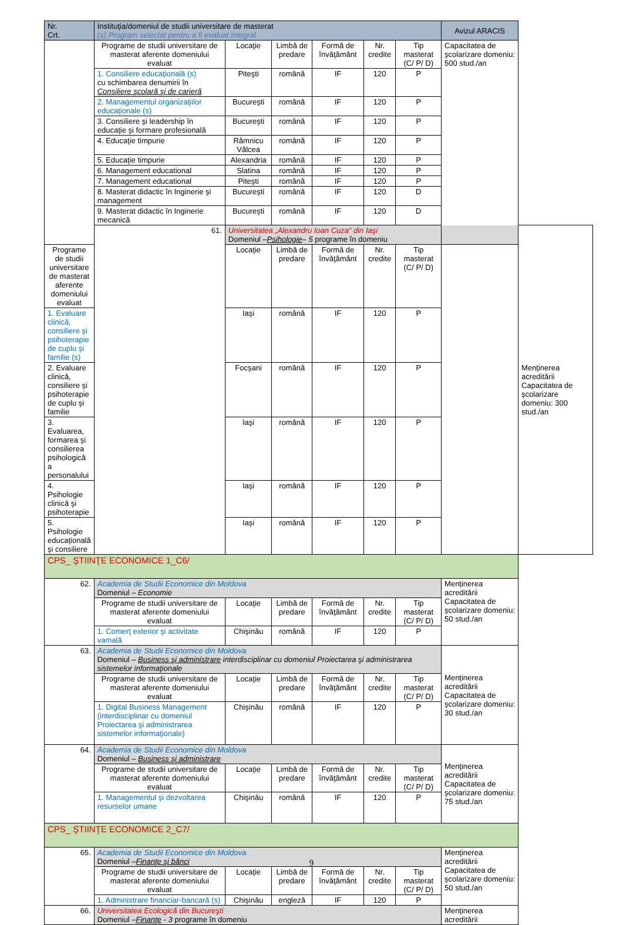| Nr. Crt. | Instituţia/domeniul de studii universitare de masterat (s) Program selectat pentru a fi evaluat integral | | | | | | Avizul ARACIS | |
| --- | --- | --- | --- | --- | --- | --- | --- | --- |
| | Programe de studii universitare de masterat aferente domeniului evaluat | Locaţie | Limbă de predare | Formă de învăţământ | Nr. credite | Tip masterat (C/ P/ D) | Capacitatea de şcolarizare domeniu: 500 stud./an | |
| | 1. Consiliere educaţională (s) cu schimbarea denumirii în Consiliere şcolară şi de carieră | Piteşti | română | IF | 120 | P | | |
| | 2. Managementul organizaţiilor educaţionale (s) | Bucureşti | română | IF | 120 | P | | |
| | 3. Consiliere şi leadership în educaţie şi formare profesională | Bucureşti | română | IF | 120 | P | | |
| | 4. Educaţie timpurie | Râmnicu Vâlcea | română | IF | 120 | P | | |
| | 5. Educaţie timpurie | Alexandria | română | IF | 120 | P | | |
| | 6. Management educational | Slatina | română | IF | 120 | P | | |
| | 7. Management educational | Piteşti | română | IF | 120 | P | | |
| | 8. Masterat didactic în Inginerie şi management | Bucureşti | română | IF | 120 | D | | |
| | 9. Masterat didactic în Inginerie mecanică | Bucureşti | română | IF | 120 | D | | |
| | 61. | Universitatea „Alexandru Ioan Cuza“ din Iaşi Domeniul – Psihologie – 5 programe în domeniu | | | | | | Menţinerea acreditării Capacitatea de şcolarizare domeniu: 300 stud./an |
| Programe de studii universitare de masterat aferente domeniului evaluat | | Locaţie | Limbă de predare | Formă de învăţământ | Nr. credite | Tip masterat (C/ P/ D) | | |
| 1. Evaluare clinică, consiliere şi psihoterapie de cuplu şi familie (s) | | Iaşi | română | IF | 120 | P | | |
| 2. Evaluare clinică, consiliere şi psihoterapie de cuplu şi familie | | Focşani | română | IF | 120 | P | | |
| 3. Evaluarea, formarea şi consilierea psihologică a personalului | | Iaşi | română | IF | 120 | P | | |
| 4. Psihologie clinică şi psihoterapie | | Iaşi | română | IF | 120 | P | | |
| 5. Psihologie educaţională şi consiliere | | Iaşi | română | IF | 120 | P | | |
| CPS_ ŞTIINŢE ECONOMICE 1_C6/ | | | | | | | | |
| 62. | Academia de Studii Economice din Moldova Domeniul – Economie | | | | | | Menţinerea acreditării Capacitatea de şcolarizare domeniu: 50 stud./an | |
| | Programe de studii universitare de masterat aferente domeniului evaluat | Locaţie | Limbă de predare | Formă de învăţământ | Nr. credite | Tip masterat (C/ P/ D) | | |
| | 1. Comerţ exterior şi activitate vamală | Chişinău | română | IF | 120 | P | | |
| 63. | Academia de Studii Economice din Moldova Domeniul – Business şi administrare interdisciplinar cu domeniul Proiectarea şi administrarea sistemelor informaţionale | | | | | | Menţinerea acreditării Capacitatea de şcolarizare domeniu: 30 stud./an | |
| | Programe de studii universitare de masterat aferente domeniului evaluat | Locaţie | Limbă de predare | Formă de învăţământ | Nr. credite | Tip masterat (C/ P/ D) | | |
| | 1. Digital Business Management (interdisciplinar cu domeniul Proiectarea şi administrarea sistemelor informaţionale) | Chişinău | română | IF | 120 | P | | |
| 64. | Academia de Studii Economice din Moldova Domeniul – Business şi administrare | | | | | | Menţinerea acreditării Capacitatea de şcolarizare domeniu: 75 stud./an | |
| | Programe de studii universitare de masterat aferente domeniului evaluat | Locaţie | Limbă de predare | Formă de învăţământ | Nr. credite | Tip masterat (C/ P/ D) | | |
| | 1. Managementul şi dezvoltarea resurselor umane | Chişinău | română | IF | 120 | P | | |
| CPS_ ŞTIINŢE ECONOMICE 2_C7/ | | | | | | | | |
| 65. | Academia de Studii Economice din Moldova Domeniul – Finanţe şi bănci | | | | | | Menţinerea acreditării Capacitatea de şcolarizare domeniu: 50 stud./an | |
| | Programe de studii universitare de masterat aferente domeniului evaluat | Locaţie | Limbă de predare | Formă de învăţământ | Nr. credite | Tip masterat (C/ P/ D) | | |
| | 1. Administrare financiar-bancară (s) | Chişinău | engleză | IF | 120 | P | | |
| 66. | Universitatea Ecologică din Bucureşti Domeniul – Finanţe - 3 programe în domeniu | | | | | | Menţinerea acreditării | |
9